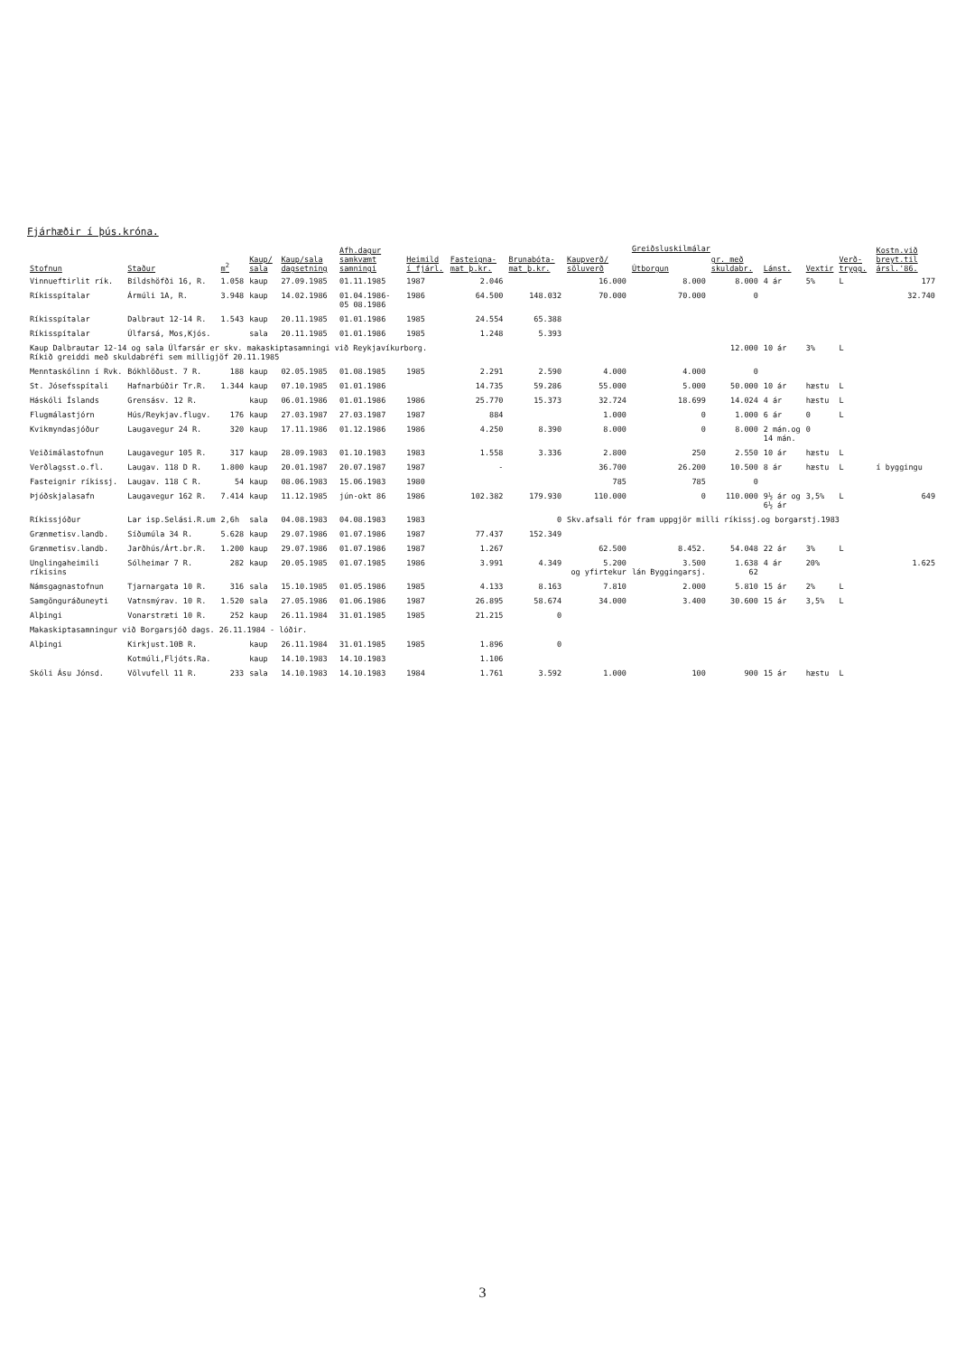Fjárhæðir í þús.króna.
| Stofnun | Staður | m<sup>2</sup> | Kaup/ sala | Kaup/sala dagsetning | Afh.dagur samkvæmt samningi | Heimild í fjárl. | Fasteigna- mat þ.kr. | Brunabóta- mat þ.kr. | Kaupverð/ söluverð | Greiðsluskilmálar | | Lánst. | Vextir | Verð- trygg. | Kostn.við breyt.til ársl.'86. |
| --- | --- | --- | --- | --- | --- | --- | --- | --- | --- | --- | --- | --- | --- | --- | --- |
| | | | | | | | | | | Útborgun | gr. með skuldabr. | | | | |
| Vinnueftirlit rík. | Bíldshöfði 16, R. | 1.058 | kaup | 27.09.1985 | 01.11.1985 | 1987 | 2.046 | | 16.000 | 8.000 | 8.000 | 4 ár | 5% | L | 177 |
| Ríkisspítalar | Ármúli 1A, R. | 3.948 | kaup | 14.02.1986 | 01.04.1986- 05 08.1986 | 1986 | 64.500 | 148.032 | 70.000 | 70.000 | 0 | | | | 32.740 |
| Ríkisspítalar | Dalbraut 12-14 R. | 1.543 | kaup | 20.11.1985 | 01.01.1986 | 1985 | 24.554 | 65.388 | | | | | | | |
| Ríkisspítalar | Úlfarsá, Mos,Kjós. | | sala | 20.11.1985 | 01.01.1986 | 1985 | 1.248 | 5.393 | | | | | | | |
| Kaup Dalbrautar 12-14 og sala Úlfarsár er skv. makaskiptasamningi við Reykjavíkurborg. Ríkið greiddi með skuldabréfi sem milligjöf 20.11.1985 | | | | | | | | | | | 12.000 | 10 ár | 3% | L | |
| Menntaskólinn í Rvk. | Bókhlöðust. 7 R. | 188 | kaup | 02.05.1985 | 01.08.1985 | 1985 | 2.291 | 2.590 | 4.000 | 4.000 | 0 | | | | |
| St. Jósefsspítali | Hafnarbúðir Tr.R. | 1.344 | kaup | 07.10.1985 | 01.01.1986 | | 14.735 | 59.286 | 55.000 | 5.000 | 50.000 | 10 ár | hæstu | L | |
| Háskóli Íslands | Grensásv. 12 R. | | kaup | 06.01.1986 | 01.01.1986 | 1986 | 25.770 | 15.373 | 32.724 | 18.699 | 14.024 | 4 ár | hæstu | L | |
| Flugmálastjórn | Hús/Reykjav.flugv. | 176 | kaup | 27.03.1987 | 27.03.1987 | 1987 | 884 | | 1.000 | 0 | 1.000 | 6 ár | 0 | L | |
| Kvikmyndasjóður | Laugavegur 24 R. | 320 | kaup | 17.11.1986 | 01.12.1986 | 1986 | 4.250 | 8.390 | 8.000 | 0 | 8.000 | 2 mán.og 14 mán. | 0 | | |
| Veiðimálastofnun | Laugavegur 105 R. | 317 | kaup | 28.09.1983 | 01.10.1983 | 1983 | 1.558 | 3.336 | 2.800 | 250 | 2.550 | 10 ár | hæstu | L | |
| Verðlagsst.o.fl. | Laugav. 118 D R. | 1.800 | kaup | 20.01.1987 | 20.07.1987 | 1987 | - | | 36.700 | 26.200 | 10.500 | 8 ár | hæstu | L | í byggingu |
| Fasteignir ríkissj. | Laugav. 118 C R. | 54 | kaup | 08.06.1983 | 15.06.1983 | 1980 | | | 785 | 785 | 0 | | | | |
| Þjóðskjalasafn | Laugavegur 162 R. | 7.414 | kaup | 11.12.1985 | jún-okt 86 | 1986 | 102.382 | 179.930 | 110.000 | 0 | 110.000 | 9½ ár og 6½ ár | 3,5% | L | 649 |
| Ríkissjóður | Lar isp.Selási.R.um | 2,6h | sala | 04.08.1983 | 04.08.1983 | 1983 | | 0 | Skv.afsali fór fram uppgjör milli ríkissj.og borgarstj.1983 | | | | | | |
| Grænmetisv.landb. | Síðumúla 34 R. | 5.628 | kaup | 29.07.1986 | 01.07.1986 | 1987 | 77.437 | 152.349 | | | | | | | |
| Grænmetisv.landb. | Jarðhús/Árt.br.R. | 1.200 | kaup | 29.07.1986 | 01.07.1986 | 1987 | 1.267 | | 62.500 | 8.452. | 54.048 | 22 ár | 3% | L | |
| Unglingaheimili ríkisins | Sólheimar 7 R. | 282 | kaup | 20.05.1985 | 01.07.1985 | 1986 | 3.991 | 4.349 | 5.200 og yfirtekur | 3.500 lán Byggingarsj. | 1.638 62 | 4 ár | 20% | | 1.625 |
| Námsgagnastofnun | Tjarnargata 10 R. | 316 | sala | 15.10.1985 | 01.05.1986 | 1985 | 4.133 | 8.163 | 7.810 | 2.000 | 5.810 | 15 ár | 2% | L | |
| Samgönguráðuneyti | Vatnsmýrav. 10 R. | 1.520 | sala | 27.05.1986 | 01.06.1986 | 1987 | 26.895 | 58.674 | 34.000 | 3.400 | 30.600 | 15 ár | 3,5% | L | |
| Alþingi | Vonarstræti 10 R. | 252 | kaup | 26.11.1984 | 31.01.1985 | 1985 | 21.215 | 0 | | | | | | | |
| Makaskiptasamningur við Borgarsjóð dags. 26.11.1984 - lóðir. | | | | | | | | | | | | | | | |
| Alþingi | Kirkjust.10B R. | | kaup | 26.11.1984 | 31.01.1985 | 1985 | 1.896 | 0 | | | | | | | |
| | Kotmúli,Fljóts.Ra. | | kaup | 14.10.1983 | 14.10.1983 | | 1.106 | | | | | | | | |
| Skóli Ásu Jónsd. | Völvufell 11 R. | 233 | sala | 14.10.1983 | 14.10.1983 | 1984 | 1.761 | 3.592 | 1.000 | 100 | 900 | 15 ár | hæstu | L | |
3